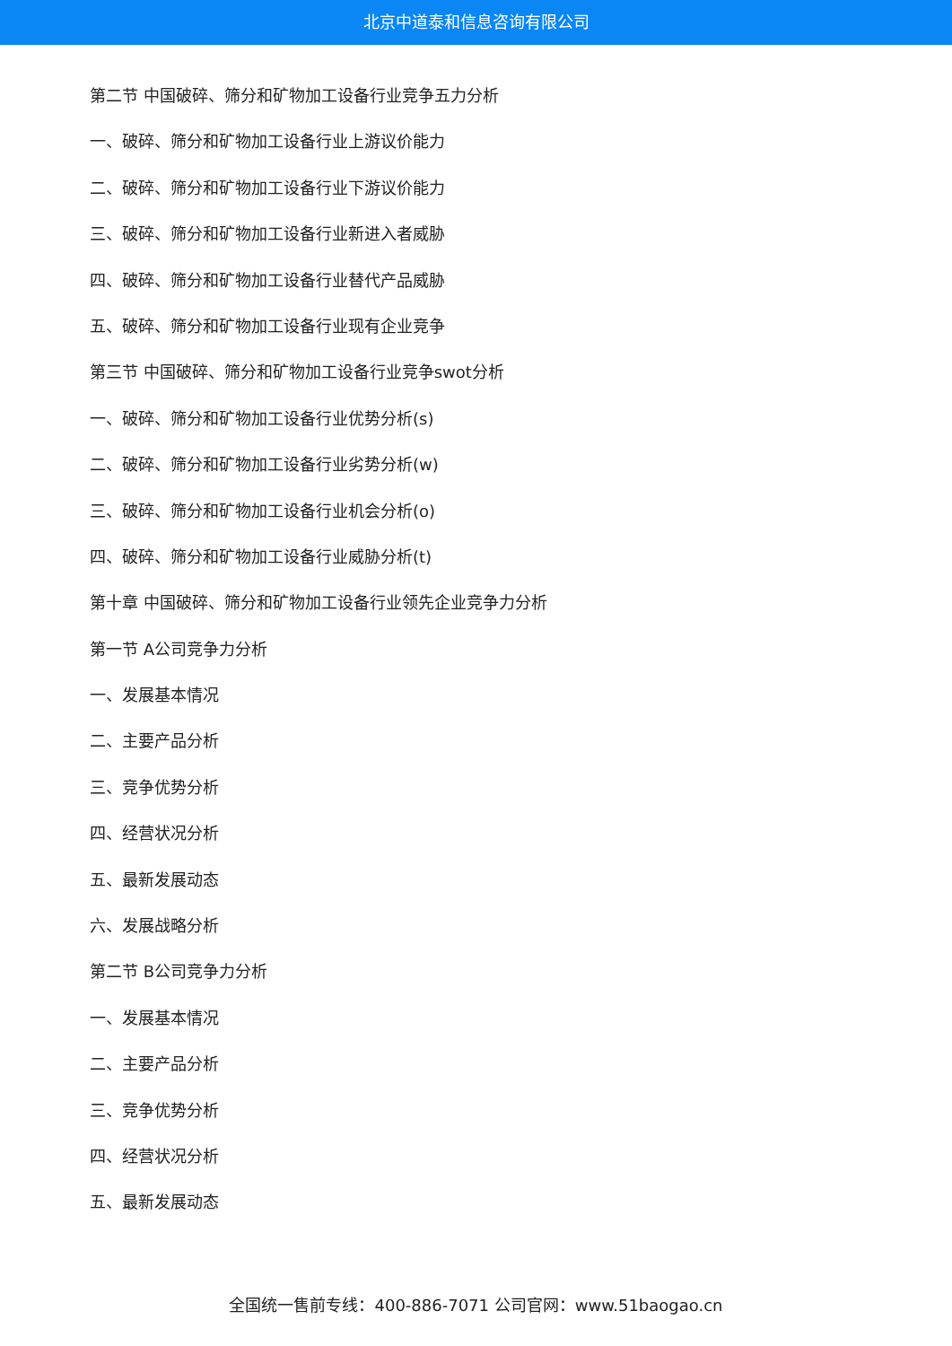北京中道泰和信息咨询有限公司
第二节 中国破碎、筛分和矿物加工设备行业竞争五力分析
一、破碎、筛分和矿物加工设备行业上游议价能力
二、破碎、筛分和矿物加工设备行业下游议价能力
三、破碎、筛分和矿物加工设备行业新进入者威胁
四、破碎、筛分和矿物加工设备行业替代产品威胁
五、破碎、筛分和矿物加工设备行业现有企业竞争
第三节 中国破碎、筛分和矿物加工设备行业竞争swot分析
一、破碎、筛分和矿物加工设备行业优势分析(s)
二、破碎、筛分和矿物加工设备行业劣势分析(w)
三、破碎、筛分和矿物加工设备行业机会分析(o)
四、破碎、筛分和矿物加工设备行业威胁分析(t)
第十章 中国破碎、筛分和矿物加工设备行业领先企业竞争力分析
第一节 A公司竞争力分析
一、发展基本情况
二、主要产品分析
三、竞争优势分析
四、经营状况分析
五、最新发展动态
六、发展战略分析
第二节 B公司竞争力分析
一、发展基本情况
二、主要产品分析
三、竞争优势分析
四、经营状况分析
五、最新发展动态
全国统一售前专线：400-886-7071 公司官网：www.51baogao.cn